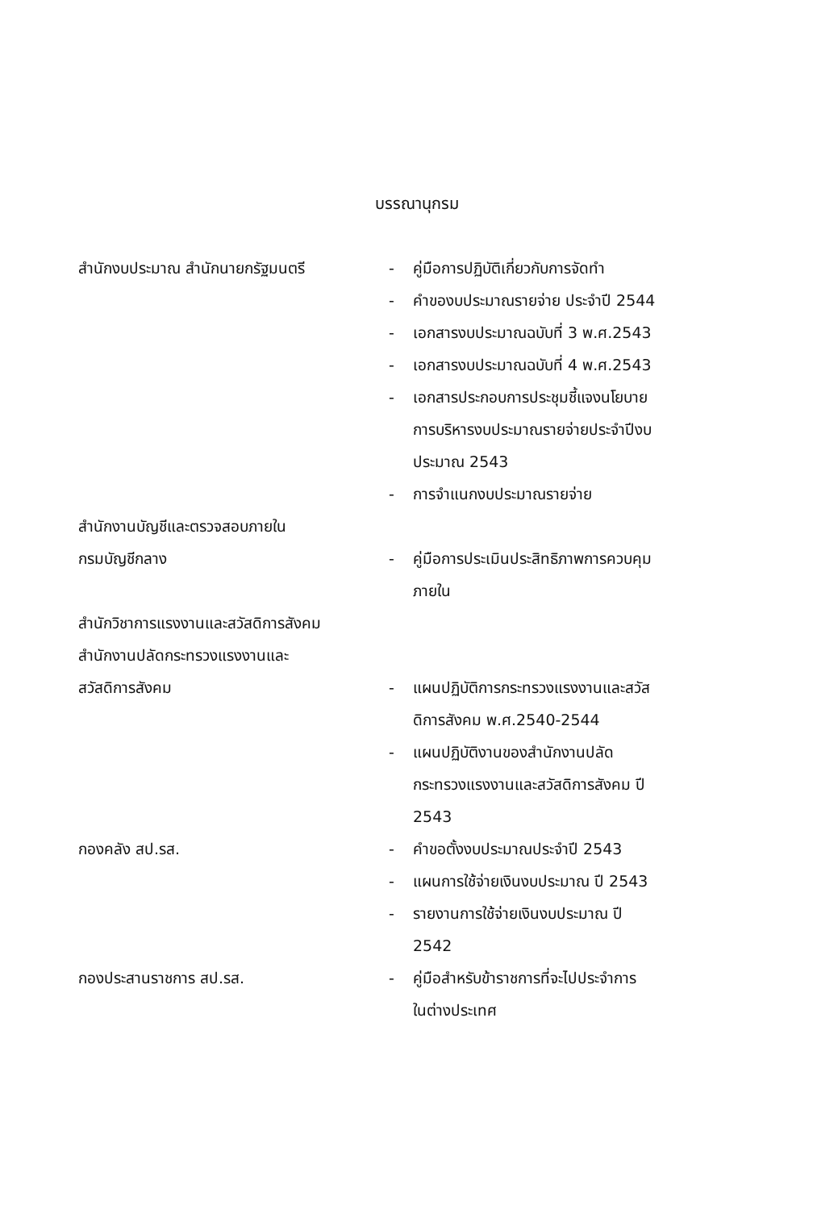บรรณานุกรม
สำนักงบประมาณ สำนักนายกรัฐมนตรี - คู่มือการปฏิบัติเกี่ยวกับการจัดทำ
- คำของบประมาณรายจ่าย ประจำปี 2544
- เอกสารงบประมาณฉบับที่ 3 พ.ศ.2543
- เอกสารงบประมาณฉบับที่ 4 พ.ศ.2543
- เอกสารประกอบการประชุมชี้แจงนโยบาย
การบริหารงบประมาณรายจ่ายประจำปีงบ
ประมาณ 2543
- การจำแนกงบประมาณรายจ่าย
สำนักงานบัญชีและตรวจสอบภายใน
กรมบัญชีกลาง - คู่มือการประเมินประสิทธิภาพการควบคุม
ภายใน
สำนักวิชาการแรงงานและสวัสดิการสังคม
สำนักงานปลัดกระทรวงแรงงานและ
สวัสดิการสังคม - แผนปฏิบัติการกระทรวงแรงงานและสวัส
ดิการสังคม พ.ศ.2540-2544
- แผนปฏิบัติงานของสำนักงานปลัด
กระทรวงแรงงานและสวัสดิการสังคม ปี
2543
กองคลัง สป.รส. - คำขอตั้งงบประมาณประจำปี 2543
- แผนการใช้จ่ายเงินงบประมาณ ปี 2543
- รายงานการใช้จ่ายเงินงบประมาณ ปี
2542
กองประสานราชการ สป.รส. - คู่มือสำหรับข้าราชการที่จะไปประจำการ
ในต่างประเทศ